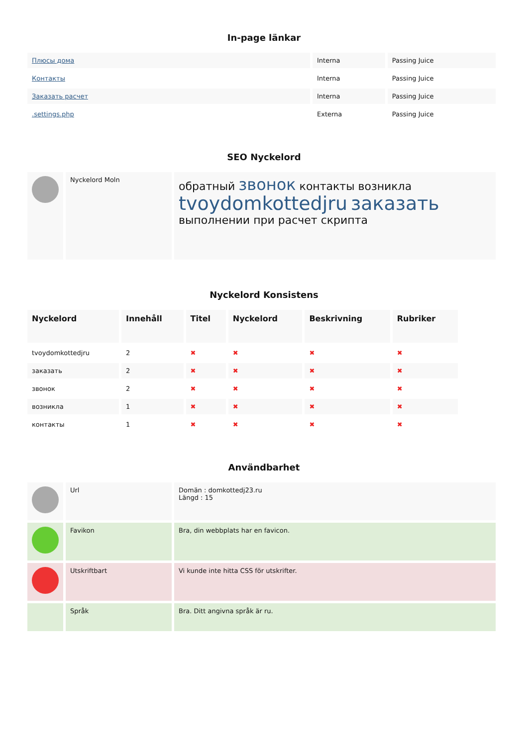In-page länkar
| Плюсы дома | Interna | Passing Juice |
| Контакты | Interna | Passing Juice |
| Заказать расчет | Interna | Passing Juice |
| .settings.php | Externa | Passing Juice |
SEO Nyckelord
| | Nyckelord Moln | обратный звонок контакты возникла tvoydomkottedjru заказать выполнении при расчет скрипта |
Nyckelord Konsistens
| Nyckelord | Innehåll | Titel | Nyckelord | Beskrivning | Rubriker |
| --- | --- | --- | --- | --- | --- |
| tvoydomkottedjru | 2 | ✖ | ✖ | ✖ | ✖ |
| заказать | 2 | ✖ | ✖ | ✖ | ✖ |
| звонок | 2 | ✖ | ✖ | ✖ | ✖ |
| возникла | 1 | ✖ | ✖ | ✖ | ✖ |
| контакты | 1 | ✖ | ✖ | ✖ | ✖ |
Användbarhet
| | Url | Domän : domkottedj23.ru Längd : 15 |
| | Favikon | Bra, din webbplats har en favicon. |
| | Utskriftbart | Vi kunde inte hitta CSS för utskrifter. |
| | Språk | Bra. Ditt angivna språk är ru. |